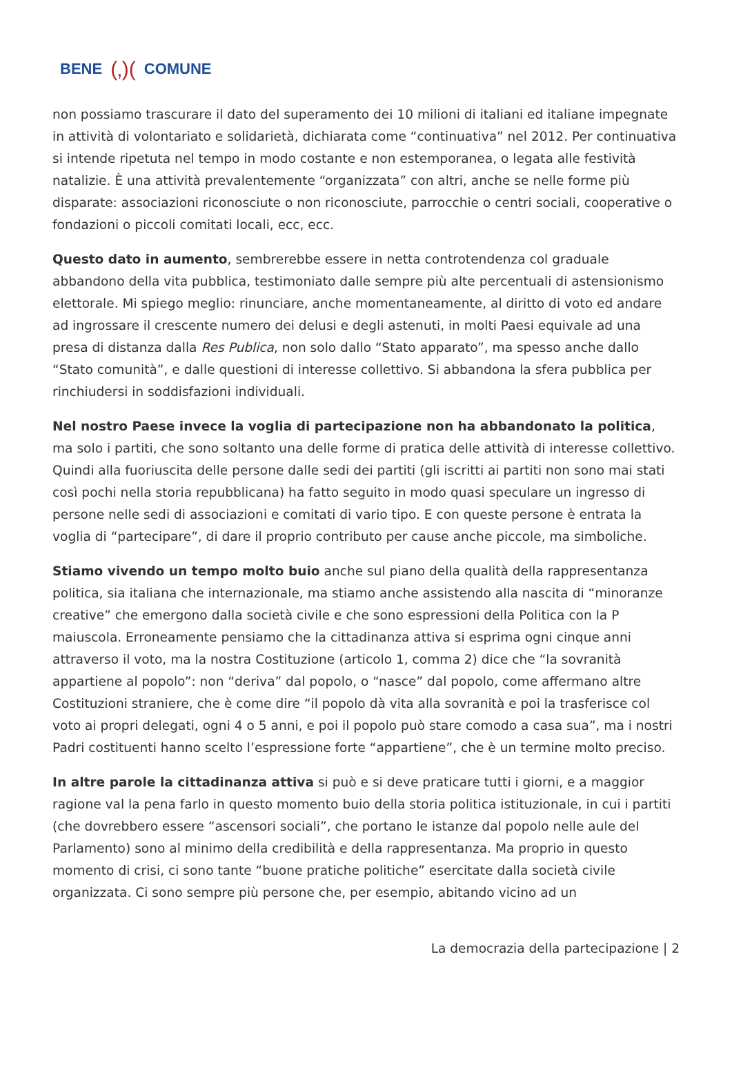BENE (‚)(COMUNE
non possiamo trascurare il dato del superamento dei 10 milioni di italiani ed italiane impegnate in attività di volontariato e solidarietà, dichiarata come “continuativa” nel 2012. Per continuativa si intende ripetuta nel tempo in modo costante e non estemporanea, o legata alle festività natalizie. È una attività prevalentemente “organizzata” con altri, anche se nelle forme più disparate: associazioni riconosciute o non riconosciute, parrocchie o centri sociali, cooperative o fondazioni o piccoli comitati locali, ecc, ecc.
Questo dato in aumento, sembrerebbe essere in netta controtendenza col graduale abbandono della vita pubblica, testimoniato dalle sempre più alte percentuali di astensionismo elettorale. Mi spiego meglio: rinunciare, anche momentaneamente, al diritto di voto ed andare ad ingrossare il crescente numero dei delusi e degli astenuti, in molti Paesi equivale ad una presa di distanza dalla Res Publica, non solo dallo “Stato apparato”, ma spesso anche dallo “Stato comunità”, e dalle questioni di interesse collettivo. Si abbandona la sfera pubblica per rinchiudersi in soddisfazioni individuali.
Nel nostro Paese invece la voglia di partecipazione non ha abbandonato la politica, ma solo i partiti, che sono soltanto una delle forme di pratica delle attività di interesse collettivo. Quindi alla fuoriuscita delle persone dalle sedi dei partiti (gli iscritti ai partiti non sono mai stati così pochi nella storia repubblicana) ha fatto seguito in modo quasi speculare un ingresso di persone nelle sedi di associazioni e comitati di vario tipo. E con queste persone è entrata la voglia di “partecipare”, di dare il proprio contributo per cause anche piccole, ma simboliche.
Stiamo vivendo un tempo molto buio anche sul piano della qualità della rappresentanza politica, sia italiana che internazionale, ma stiamo anche assistendo alla nascita di “minoranze creative” che emergono dalla società civile e che sono espressioni della Politica con la P maiuscola. Erroneamente pensiamo che la cittadinanza attiva si esprima ogni cinque anni attraverso il voto, ma la nostra Costituzione (articolo 1, comma 2) dice che “la sovranità appartiene al popolo”: non “deriva” dal popolo, o “nasce” dal popolo, come affermano altre Costituzioni straniere, che è come dire “il popolo dà vita alla sovranità e poi la trasferisce col voto ai propri delegati, ogni 4 o 5 anni, e poi il popolo può stare comodo a casa sua”, ma i nostri Padri costituenti hanno scelto l’espressione forte “appartiene”, che è un termine molto preciso.
In altre parole la cittadinanza attiva si può e si deve praticare tutti i giorni, e a maggior ragione val la pena farlo in questo momento buio della storia politica istituzionale, in cui i partiti (che dovrebbero essere “ascensori sociali”, che portano le istanze dal popolo nelle aule del Parlamento) sono al minimo della credibilità e della rappresentanza. Ma proprio in questo momento di crisi, ci sono tante “buone pratiche politiche” esercitate dalla società civile organizzata. Ci sono sempre più persone che, per esempio, abitando vicino ad un
La democrazia della partecipazione | 2